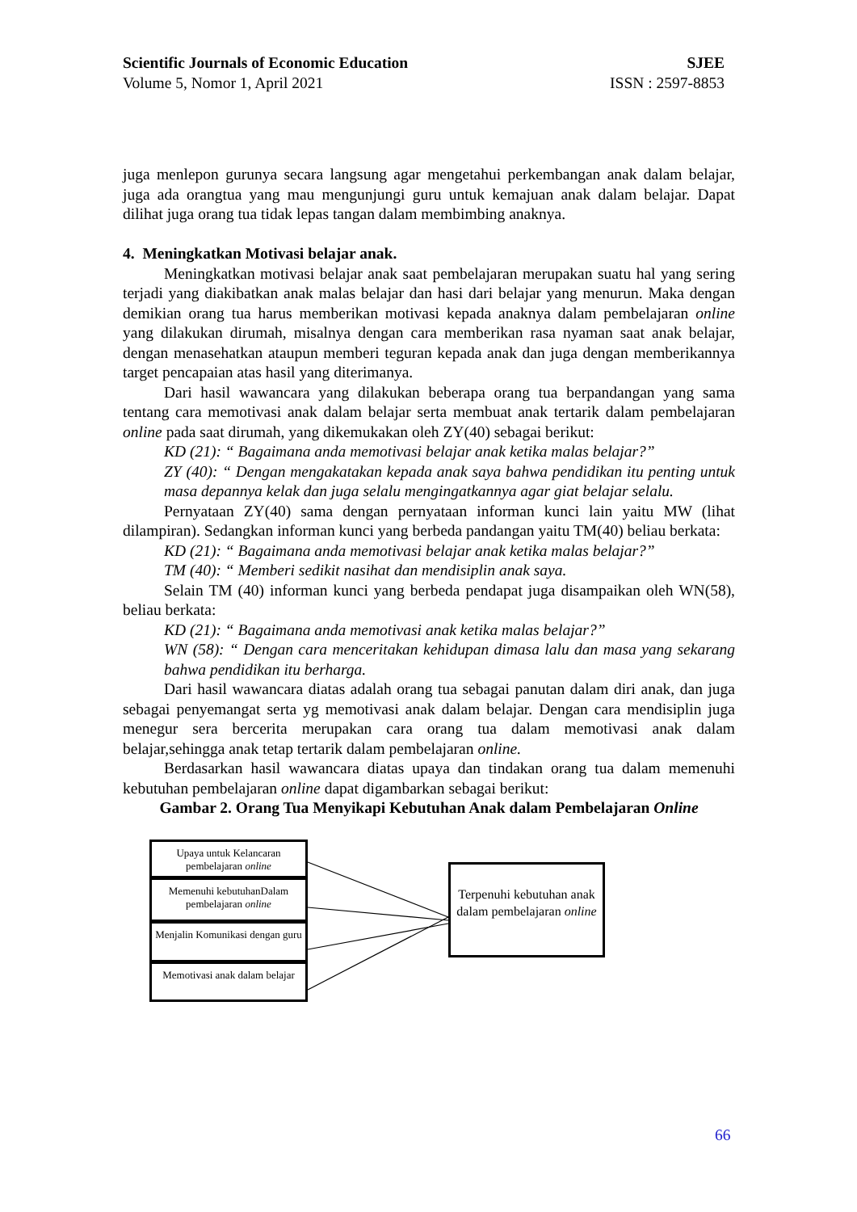Scientific Journals of Economic Education SJEE
Volume 5, Nomor 1, April 2021 ISSN : 2597-8853
juga menlepon gurunya secara langsung agar mengetahui perkembangan anak dalam belajar, juga ada orangtua yang mau mengunjungi guru untuk kemajuan anak dalam belajar. Dapat dilihat juga orang tua tidak lepas tangan dalam membimbing anaknya.
4. Meningkatkan Motivasi belajar anak.
Meningkatkan motivasi belajar anak saat pembelajaran merupakan suatu hal yang sering terjadi yang diakibatkan anak malas belajar dan hasi dari belajar yang menurun. Maka dengan demikian orang tua harus memberikan motivasi kepada anaknya dalam pembelajaran online yang dilakukan dirumah, misalnya dengan cara memberikan rasa nyaman saat anak belajar, dengan menasehatkan ataupun memberi teguran kepada anak dan juga dengan memberikannya target pencapaian atas hasil yang diterimanya.
Dari hasil wawancara yang dilakukan beberapa orang tua berpandangan yang sama tentang cara memotivasi anak dalam belajar serta membuat anak tertarik dalam pembelajaran online pada saat dirumah, yang dikemukakan oleh ZY(40) sebagai berikut:
KD (21): “ Bagaimana anda memotivasi belajar anak ketika malas belajar?”
ZY (40): “ Dengan mengakatakan kepada anak saya bahwa pendidikan itu penting untuk masa depannya kelak dan juga selalu mengingatkannya agar giat belajar selalu.
Pernyataan ZY(40) sama dengan pernyataan informan kunci lain yaitu MW (lihat dilampiran). Sedangkan informan kunci yang berbeda pandangan yaitu TM(40) beliau berkata:
KD (21): “ Bagaimana anda memotivasi belajar anak ketika malas belajar?”
TM (40): “ Memberi sedikit nasihat dan mendisiplin anak saya.
Selain TM (40) informan kunci yang berbeda pendapat juga disampaikan oleh WN(58), beliau berkata:
KD (21): “ Bagaimana anda memotivasi anak ketika malas belajar?”
WN (58): “ Dengan cara menceritakan kehidupan dimasa lalu dan masa yang sekarang bahwa pendidikan itu berharga.
Dari hasil wawancara diatas adalah orang tua sebagai panutan dalam diri anak, dan juga sebagai penyemangat serta yg memotivasi anak dalam belajar. Dengan cara mendisiplin juga menegur sera bercerita merupakan cara orang tua dalam memotivasi anak dalam belajar,sehingga anak tetap tertarik dalam pembelajaran online.
Berdasarkan hasil wawancara diatas upaya dan tindakan orang tua dalam memenuhi kebutuhan pembelajaran online dapat digambarkan sebagai berikut:
Gambar 2. Orang Tua Menyikapi Kebutuhan Anak dalam Pembelajaran Online
Upaya untuk Kelancaran pembelajaran online
Memenuhi kebutuhanDalam pembelajaran online
Menjalin Komunikasi dengan guru
Memotivasi anak dalam belajar
Terpenuhi kebutuhan anak dalam pembelajaran online
66